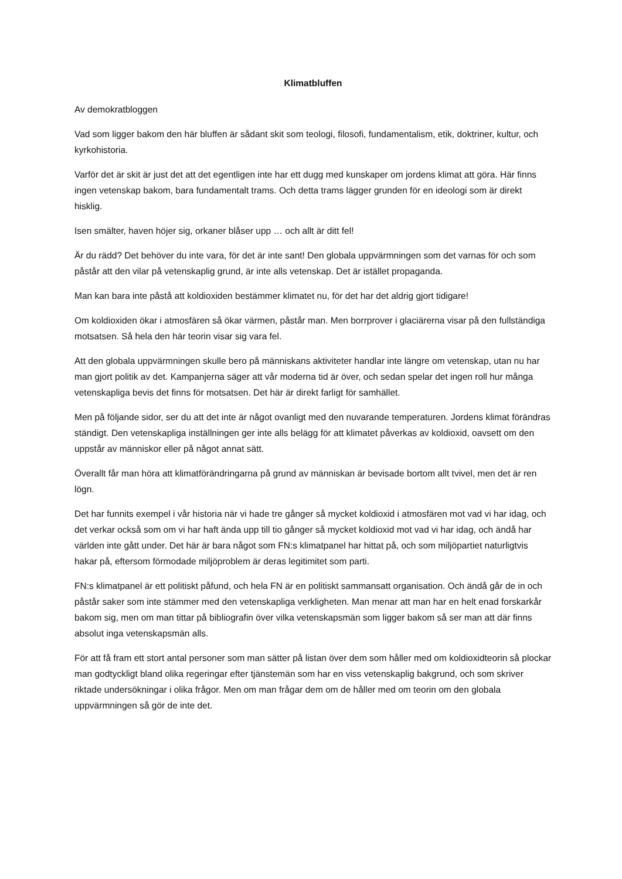Klimatbluffen
Av demokratbloggen
Vad som ligger bakom den här bluffen är sådant skit som teologi, filosofi, fundamentalism, etik, doktriner, kultur, och kyrkohistoria.
Varför det är skit är just det att det egentligen inte har ett dugg med kunskaper om jordens klimat att göra. Här finns ingen vetenskap bakom, bara fundamentalt trams. Och detta trams lägger grunden för en ideologi som är direkt hisklig.
Isen smälter, haven höjer sig, orkaner blåser upp … och allt är ditt fel!
Är du rädd? Det behöver du inte vara, för det är inte sant! Den globala uppvärmningen som det varnas för och som påstår att den vilar på vetenskaplig grund, är inte alls vetenskap. Det är istället propaganda.
Man kan bara inte påstå att koldioxiden bestämmer klimatet nu, för det har det aldrig gjort tidigare!
Om koldioxiden ökar i atmosfären så ökar värmen, påstår man. Men borrprover i glaciärerna visar på den fullständiga motsatsen. Så hela den här teorin visar sig vara fel.
Att den globala uppvärmningen skulle bero på människans aktiviteter handlar inte längre om vetenskap, utan nu har man gjort politik av det. Kampanjerna säger att vår moderna tid är över, och sedan spelar det ingen roll hur många vetenskapliga bevis det finns för motsatsen. Det här är direkt farligt för samhället.
Men på följande sidor, ser du att det inte är något ovanligt med den nuvarande temperaturen. Jordens klimat förändras ständigt. Den vetenskapliga inställningen ger inte alls belägg för att klimatet påverkas av koldioxid, oavsett om den uppstår av människor eller på något annat sätt.
Överallt får man höra att klimatförändringarna på grund av människan är bevisade bortom allt tvivel, men det är ren lögn.
Det har funnits exempel i vår historia när vi hade tre gånger så mycket koldioxid i atmosfären mot vad vi har idag, och det verkar också som om vi har haft ända upp till tio gånger så mycket koldioxid mot vad vi har idag, och ändå har världen inte gått under. Det här är bara något som FN:s klimatpanel har hittat på, och som miljöpartiet naturligtvis hakar på, eftersom förmodade miljöproblem är deras legitimitet som parti.
FN:s klimatpanel är ett politiskt påfund, och hela FN är en politiskt sammansatt organisation. Och ändå går de in och påstår saker som inte stämmer med den vetenskapliga verkligheten. Man menar att man har en helt enad forskarkår bakom sig, men om man tittar på bibliografin över vilka vetenskapsmän som ligger bakom så ser man att där finns absolut inga vetenskapsmän alls.
För att få fram ett stort antal personer som man sätter på listan över dem som håller med om koldioxidteorin så plockar man godtyckligt bland olika regeringar efter tjänstemän som har en viss vetenskaplig bakgrund, och som skriver riktade undersökningar i olika frågor. Men om man frågar dem om de håller med om teorin om den globala uppvärmningen så gör de inte det.